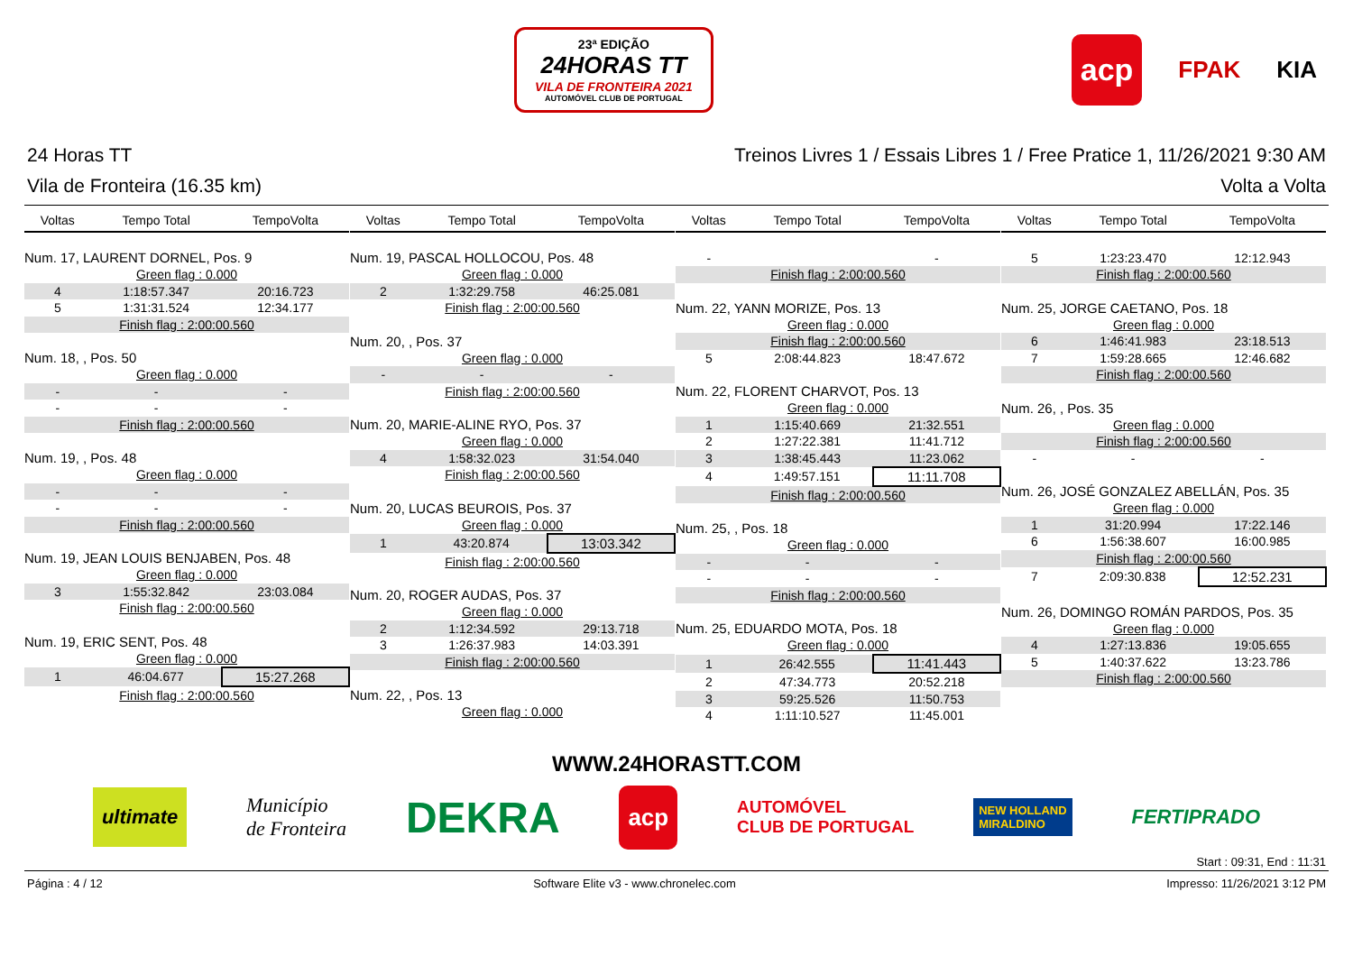23ª EDIÇÃO
24HORAS TT
VILA DE FRONTEIRA 2021
AUTOMÓVEL CLUB DE PORTUGAL
acp FPAK KIA
24 Horas TT Treinos Livres 1 / Essais Libres 1 / Free Pratice 1, 11/26/2021 9:30 AM
Vila de Fronteira (16.35 km) Volta a Volta
| Voltas | Tempo Total | TempoVolta |
| --- | --- | --- |
| Num. 17, LAURENT DORNEL, Pos. 9 | | |
| Green flag : 0.000 | | |
| 4 | 1:18:57.347 | 20:16.723 |
| 5 | 1:31:31.524 | 12:34.177 |
| Finish flag : 2:00:00.560 | | |
| Num. 18, , Pos. 50 | | |
| Green flag : 0.000 | | |
| - | - | - |
| - | - | - |
| Finish flag : 2:00:00.560 | | |
| Num. 19, , Pos. 48 | | |
| Green flag : 0.000 | | |
| - | - | - |
| - | - | - |
| Finish flag : 2:00:00.560 | | |
| Num. 19, JEAN LOUIS BENJABEN, Pos. 48 | | |
| Green flag : 0.000 | | |
| 3 | 1:55:32.842 | 23:03.084 |
| Finish flag : 2:00:00.560 | | |
| Num. 19, ERIC SENT, Pos. 48 | | |
| Green flag : 0.000 | | |
| 1 | 46:04.677 | 15:27.268 |
| Finish flag : 2:00:00.560 | | |
| Voltas | Tempo Total | TempoVolta |
| --- | --- | --- |
| Num. 19, PASCAL HOLLOCOU, Pos. 48 | | |
| Green flag : 0.000 | | |
| 2 | 1:32:29.758 | 46:25.081 |
| Finish flag : 2:00:00.560 | | |
| Num. 20, , Pos. 37 | | |
| Green flag : 0.000 | | |
| - | - | - |
| Finish flag : 2:00:00.560 | | |
| Num. 20, MARIE-ALINE RYO, Pos. 37 | | |
| Green flag : 0.000 | | |
| 4 | 1:58:32.023 | 31:54.040 |
| Finish flag : 2:00:00.560 | | |
| Num. 20, LUCAS BEUROIS, Pos. 37 | | |
| Green flag : 0.000 | | |
| 1 | 43:20.874 | 13:03.342 |
| Finish flag : 2:00:00.560 | | |
| Num. 20, ROGER AUDAS, Pos. 37 | | |
| Green flag : 0.000 | | |
| 2 | 1:12:34.592 | 29:13.718 |
| 3 | 1:26:37.983 | 14:03.391 |
| Finish flag : 2:00:00.560 | | |
| Num. 22, , Pos. 13 | | |
| Green flag : 0.000 | | |
| Voltas | Tempo Total | TempoVolta |
| --- | --- | --- |
| - | | - |
| Finish flag : 2:00:00.560 | | |
| Num. 22, YANN MORIZE, Pos. 13 | | |
| Green flag : 0.000 | | |
| Finish flag : 2:00:00.560 | | |
| 5 | 2:08:44.823 | 18:47.672 |
| Num. 22, FLORENT CHARVOT, Pos. 13 | | |
| Green flag : 0.000 | | |
| 1 | 1:15:40.669 | 21:32.551 |
| 2 | 1:27:22.381 | 11:41.712 |
| 3 | 1:38:45.443 | 11:23.062 |
| 4 | 1:49:57.151 | 11:11.708 |
| Finish flag : 2:00:00.560 | | |
| Num. 25, , Pos. 18 | | |
| Green flag : 0.000 | | |
| - | - | - |
| - | - | - |
| Finish flag : 2:00:00.560 | | |
| Num. 25, EDUARDO MOTA, Pos. 18 | | |
| Green flag : 0.000 | | |
| 1 | 26:42.555 | 11:41.443 |
| 2 | 47:34.773 | 20:52.218 |
| 3 | 59:25.526 | 11:50.753 |
| 4 | 1:11:10.527 | 11:45.001 |
| Voltas | Tempo Total | TempoVolta |
| --- | --- | --- |
| 5 | 1:23:23.470 | 12:12.943 |
| Finish flag : 2:00:00.560 | | |
| Num. 25, JORGE CAETANO, Pos. 18 | | |
| Green flag : 0.000 | | |
| 6 | 1:46:41.983 | 23:18.513 |
| 7 | 1:59:28.665 | 12:46.682 |
| Finish flag : 2:00:00.560 | | |
| Num. 26, , Pos. 35 | | |
| Green flag : 0.000 | | |
| Finish flag : 2:00:00.560 | | |
| - | - | - |
| Num. 26, JOSÉ GONZALEZ ABELLÁN, Pos. 35 | | |
| Green flag : 0.000 | | |
| 1 | 31:20.994 | 17:22.146 |
| 6 | 1:56:38.607 | 16:00.985 |
| Finish flag : 2:00:00.560 | | |
| 7 | 2:09:30.838 | 12:52.231 |
| Num. 26, DOMINGO ROMÁN PARDOS, Pos. 35 | | |
| Green flag : 0.000 | | |
| 4 | 1:27:13.836 | 19:05.655 |
| 5 | 1:40:37.622 | 13:23.786 |
| Finish flag : 2:00:00.560 | | |
WWW.24HORASTT.COM
ultimate Município
de Fronteira DEKRA acp AUTOMÓVEL
CLUB DE PORTUGAL NEW HOLLAND
MIRALDINO FERTIPRADO
Start : 09:31, End : 11:31
Página : 4 / 12 Software Elite v3 - www.chronelec.com Impresso: 11/26/2021 3:12 PM